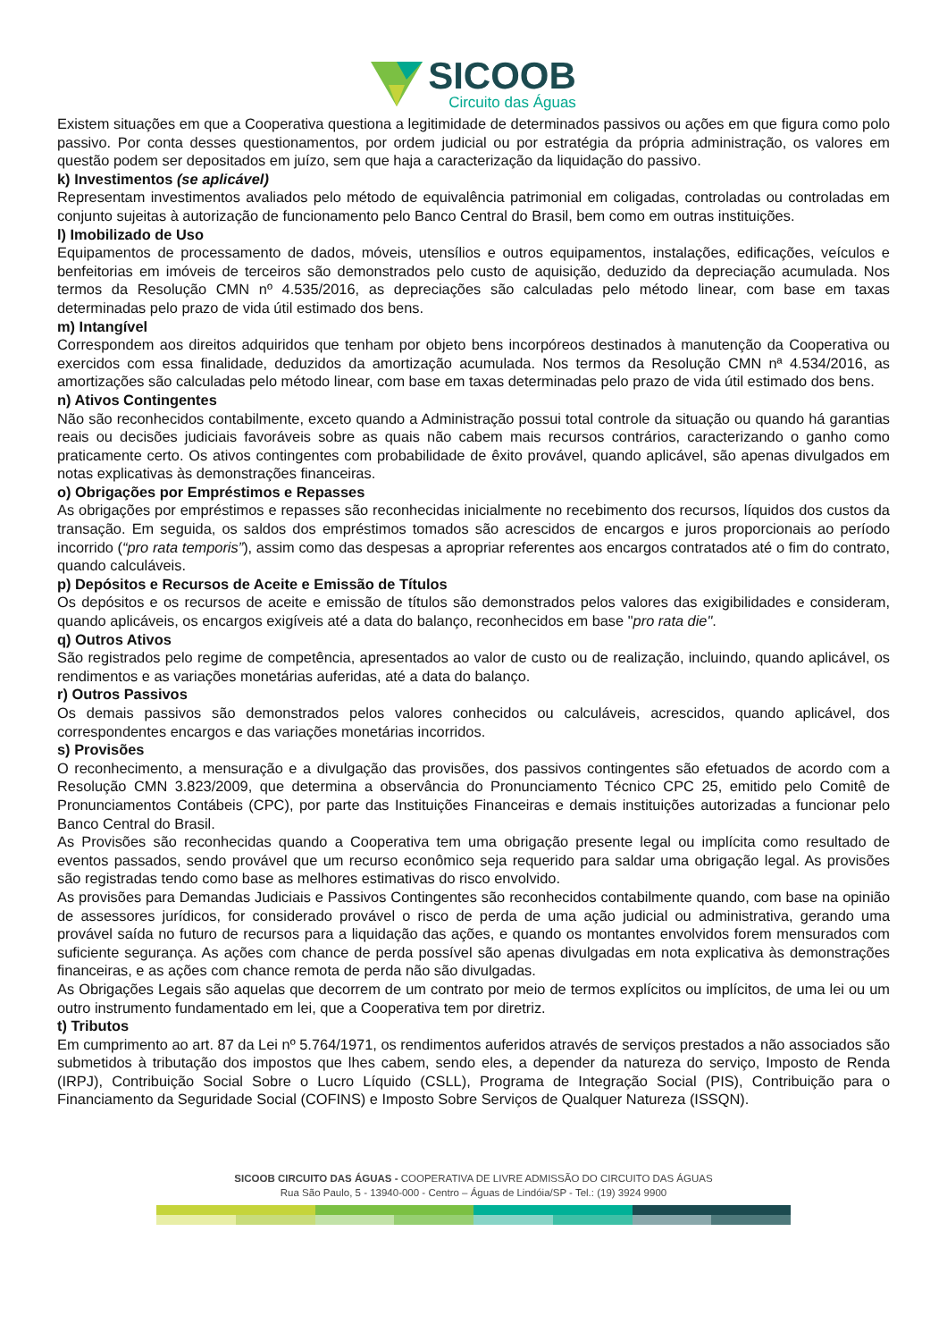SICOOB
Circuito das Águas
Existem situações em que a Cooperativa questiona a legitimidade de determinados passivos ou ações em que figura como polo passivo. Por conta desses questionamentos, por ordem judicial ou por estratégia da própria administração, os valores em questão podem ser depositados em juízo, sem que haja a caracterização da liquidação do passivo.
k) Investimentos (se aplicável)
Representam investimentos avaliados pelo método de equivalência patrimonial em coligadas, controladas ou controladas em conjunto sujeitas à autorização de funcionamento pelo Banco Central do Brasil, bem como em outras instituições.
l) Imobilizado de Uso
Equipamentos de processamento de dados, móveis, utensílios e outros equipamentos, instalações, edificações, veículos e benfeitorias em imóveis de terceiros são demonstrados pelo custo de aquisição, deduzido da depreciação acumulada. Nos termos da Resolução CMN nº 4.535/2016, as depreciações são calculadas pelo método linear, com base em taxas determinadas pelo prazo de vida útil estimado dos bens.
m) Intangível
Correspondem aos direitos adquiridos que tenham por objeto bens incorpóreos destinados à manutenção da Cooperativa ou exercidos com essa finalidade, deduzidos da amortização acumulada. Nos termos da Resolução CMN nª 4.534/2016, as amortizações são calculadas pelo método linear, com base em taxas determinadas pelo prazo de vida útil estimado dos bens.
n) Ativos Contingentes
Não são reconhecidos contabilmente, exceto quando a Administração possui total controle da situação ou quando há garantias reais ou decisões judiciais favoráveis sobre as quais não cabem mais recursos contrários, caracterizando o ganho como praticamente certo. Os ativos contingentes com probabilidade de êxito provável, quando aplicável, são apenas divulgados em notas explicativas às demonstrações financeiras.
o) Obrigações por Empréstimos e Repasses
As obrigações por empréstimos e repasses são reconhecidas inicialmente no recebimento dos recursos, líquidos dos custos da transação. Em seguida, os saldos dos empréstimos tomados são acrescidos de encargos e juros proporcionais ao período incorrido (“pro rata temporis”), assim como das despesas a apropriar referentes aos encargos contratados até o fim do contrato, quando calculáveis.
p) Depósitos e Recursos de Aceite e Emissão de Títulos
Os depósitos e os recursos de aceite e emissão de títulos são demonstrados pelos valores das exigibilidades e consideram, quando aplicáveis, os encargos exigíveis até a data do balanço, reconhecidos em base "pro rata die".
q) Outros Ativos
São registrados pelo regime de competência, apresentados ao valor de custo ou de realização, incluindo, quando aplicável, os rendimentos e as variações monetárias auferidas, até a data do balanço.
r) Outros Passivos
Os demais passivos são demonstrados pelos valores conhecidos ou calculáveis, acrescidos, quando aplicável, dos correspondentes encargos e das variações monetárias incorridos.
s) Provisões
O reconhecimento, a mensuração e a divulgação das provisões, dos passivos contingentes são efetuados de acordo com a Resolução CMN 3.823/2009, que determina a observância do Pronunciamento Técnico CPC 25, emitido pelo Comitê de Pronunciamentos Contábeis (CPC), por parte das Instituições Financeiras e demais instituições autorizadas a funcionar pelo Banco Central do Brasil.
As Provisões são reconhecidas quando a Cooperativa tem uma obrigação presente legal ou implícita como resultado de eventos passados, sendo provável que um recurso econômico seja requerido para saldar uma obrigação legal. As provisões são registradas tendo como base as melhores estimativas do risco envolvido.
As provisões para Demandas Judiciais e Passivos Contingentes são reconhecidos contabilmente quando, com base na opinião de assessores jurídicos, for considerado provável o risco de perda de uma ação judicial ou administrativa, gerando uma provável saída no futuro de recursos para a liquidação das ações, e quando os montantes envolvidos forem mensurados com suficiente segurança. As ações com chance de perda possível são apenas divulgadas em nota explicativa às demonstrações financeiras, e as ações com chance remota de perda não são divulgadas.
As Obrigações Legais são aquelas que decorrem de um contrato por meio de termos explícitos ou implícitos, de uma lei ou um outro instrumento fundamentado em lei, que a Cooperativa tem por diretriz.
t) Tributos
Em cumprimento ao art. 87 da Lei nº 5.764/1971, os rendimentos auferidos através de serviços prestados a não associados são submetidos à tributação dos impostos que lhes cabem, sendo eles, a depender da natureza do serviço, Imposto de Renda (IRPJ), Contribuição Social Sobre o Lucro Líquido (CSLL), Programa de Integração Social (PIS), Contribuição para o Financiamento da Seguridade Social (COFINS) e Imposto Sobre Serviços de Qualquer Natureza (ISSQN).
SICOOB CIRCUITO DAS ÁGUAS - COOPERATIVA DE LIVRE ADMISSÃO DO CIRCUITO DAS ÁGUAS
Rua São Paulo, 5 - 13940-000 - Centro – Águas de Lindóia/SP - Tel.: (19) 3924 9900